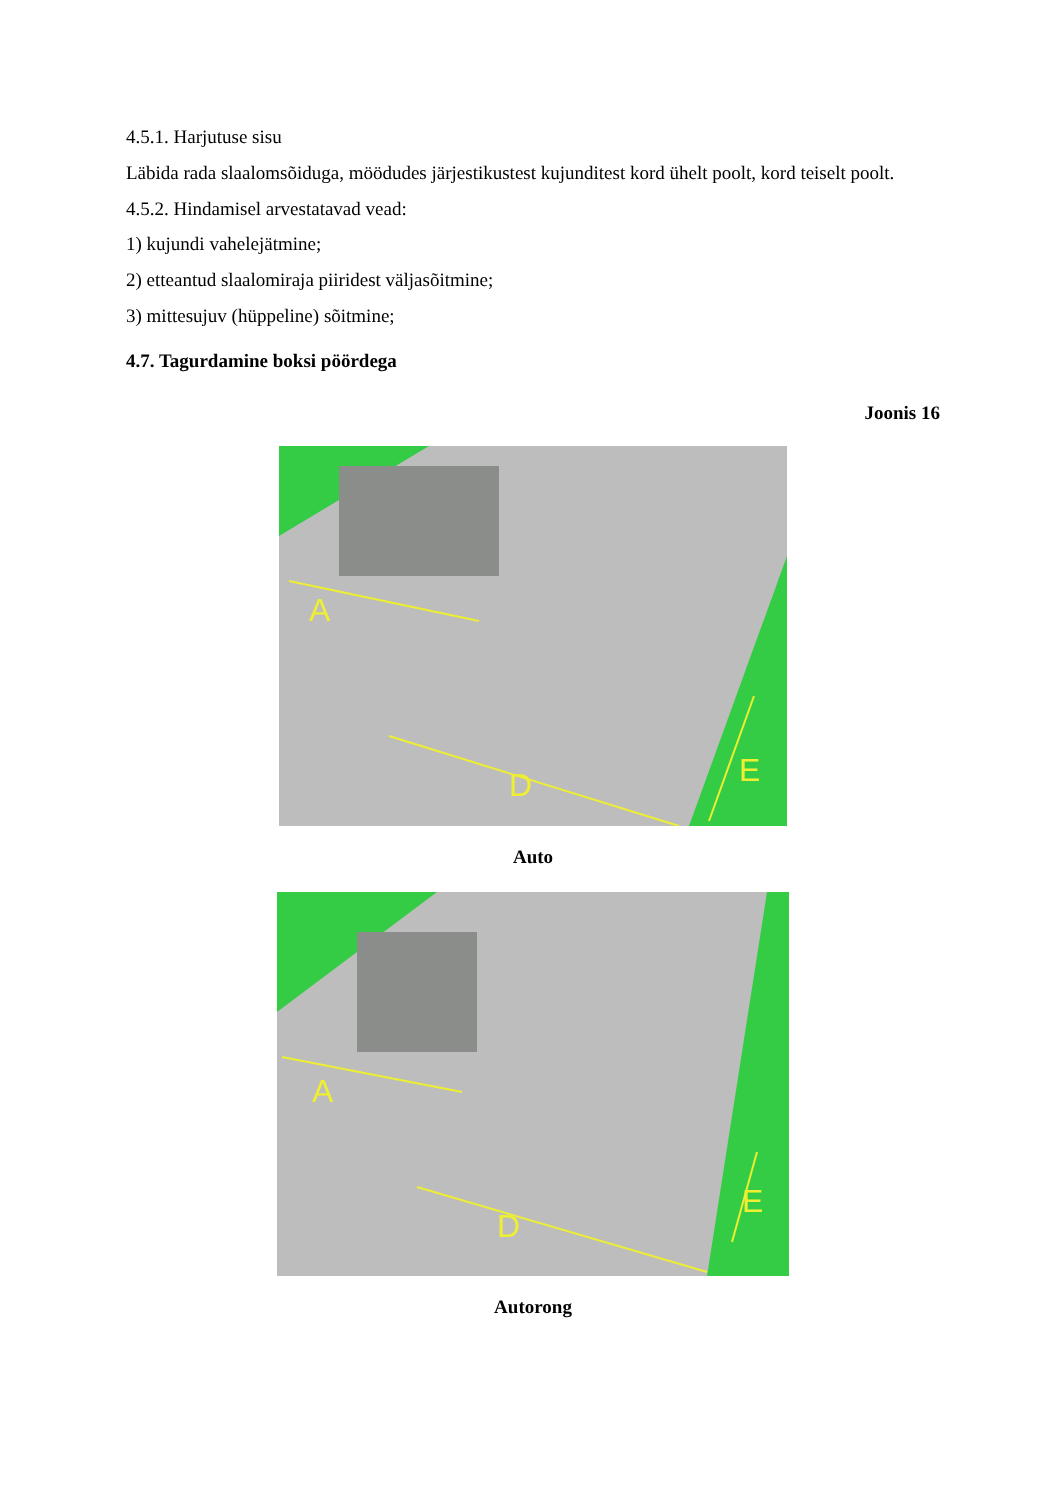4.5.1. Harjutuse sisu
Läbida rada slaalomsõiduga, möödudes järjestikustest kujunditest kord ühelt poolt, kord teiselt poolt.
4.5.2. Hindamisel arvestatavad vead:
1) kujundi vahelejätmine;
2) etteantud slaalomiraja piiridest väljasõitmine;
3) mittesujuv (hüppeline) sõitmine;
4.7. Tagurdamine boksi pöördega
Joonis 16
A
D
E
Auto
A
D
E
Autorong